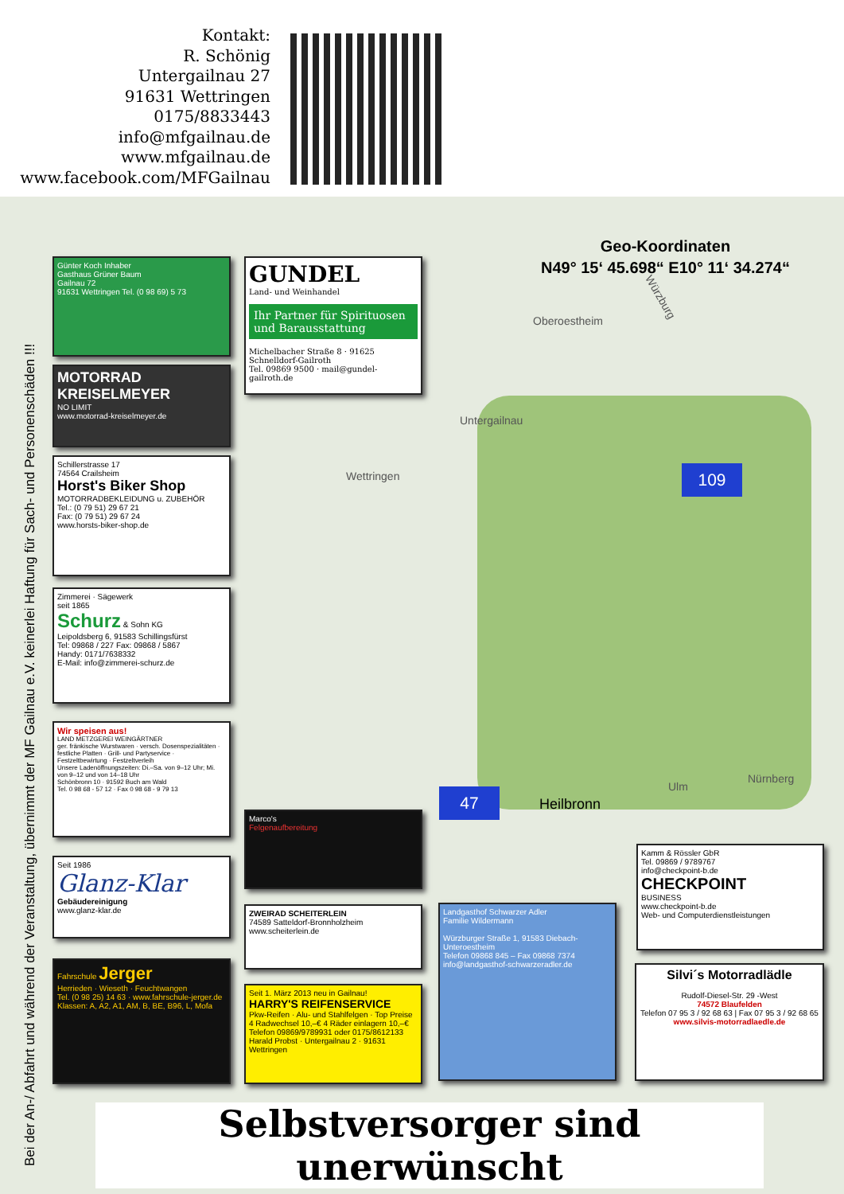Kontakt:
R. Schönig
Untergailnau 27
91631 Wettringen
0175/8833443
info@mfgailnau.de
www.mfgailnau.de
www.facebook.com/MFGailnau
Geo-Koordinaten
N49° 15‘ 45.698“ E10° 11‘ 34.274“
Oberoestheim
Würzburg
Untergailnau
Wettringen 109
47 Heilbronn
Ulm
Nürnberg
Günter Koch Inhaber
Gasthaus Grüner Baum
Gailnau 72
91631 Wettringen Tel. (0 98 69) 5 73
GUNDEL
Land- und Weinhandel
Ihr Partner für Spirituosen und Barausstattung
Michelbacher Straße 8 · 91625 Schnelldorf-Gailroth
Tel. 09869 9500 · mail@gundel-gailroth.de
MOTORRAD KREISELMEYER
NO LIMIT
www.motorrad-kreiselmeyer.de
Schillerstrasse 17
74564 Crailsheim
Horst's Biker Shop
MOTORRADBEKLEIDUNG u. ZUBEHÖR
Tel.: (0 79 51) 29 67 21
Fax: (0 79 51) 29 67 24
www.horsts-biker-shop.de
Zimmerei · Sägewerk
seit 1865
Schurz & Sohn KG
Leipoldsberg 6, 91583 Schillingsfürst
Tel: 09868 / 227 Fax: 09868 / 5867
Handy: 0171/7638332
E-Mail: info@zimmerei-schurz.de
Wir speisen aus!
LAND METZGEREI WEINGÄRTNER
ger. fränkische Wurstwaren · versch. Dosenspezialitäten · festliche Platten · Grill- und Partyservice · Festzeltbewirtung · Festzeltverleih
Unsere Ladenöffnungszeiten: Di.–Sa. von 9–12 Uhr; Mi. von 9–12 und von 14–18 Uhr
Schönbronn 10 · 91592 Buch am Wald
Tel. 0 98 68 - 57 12 · Fax 0 98 68 - 9 79 13
Marco's
Felgenaufbereitung
Seit 1986
Glanz-Klar
Gebäudereinigung
www.glanz-klar.de
ZWEIRAD SCHEITERLEIN
74589 Satteldorf-Bronnholzheim
www.scheiterlein.de
Landgasthof Schwarzer Adler
Familie Wildermann
Würzburger Straße 1, 91583 Diebach-Unteroestheim
Telefon 09868 845 – Fax 09868 7374
info@landgasthof-schwarzeradler.de
Kamm & Rössler GbR
Tel. 09869 / 9789767
info@checkpoint-b.de
CHECKPOINT
BUSINESS
www.checkpoint-b.de
Web- und Computerdienstleistungen
Fahrschule Jerger
Herrieden · Wieseth · Feuchtwangen
Tel. (0 98 25) 14 63 · www.fahrschule-jerger.de
Klassen: A, A2, A1, AM, B, BE, B96, L, Mofa
Seit 1. März 2013 neu in Gailnau!
HARRY'S REIFENSERVICE
Pkw-Reifen · Alu- und Stahlfelgen · Top Preise
4 Radwechsel 10,–€ 4 Räder einlagern 10,–€
Telefon 09869/9789931 oder 0175/8612133
Harald Probst · Untergailnau 2 · 91631 Wettringen
Silvi´s Motorradlädle
Rudolf-Diesel-Str. 29 -West
74572 Blaufelden
Telefon 07 95 3 / 92 68 63 | Fax 07 95 3 / 92 68 65
www.silvis-motorradlaedle.de
Bei der An-/ Abfahrt und während der Veranstaltung, übernimmt der MF Gailnau e.V. keinerlei Haftung für Sach- und Personenschäden !!!
Selbstversorger sind unerwünscht